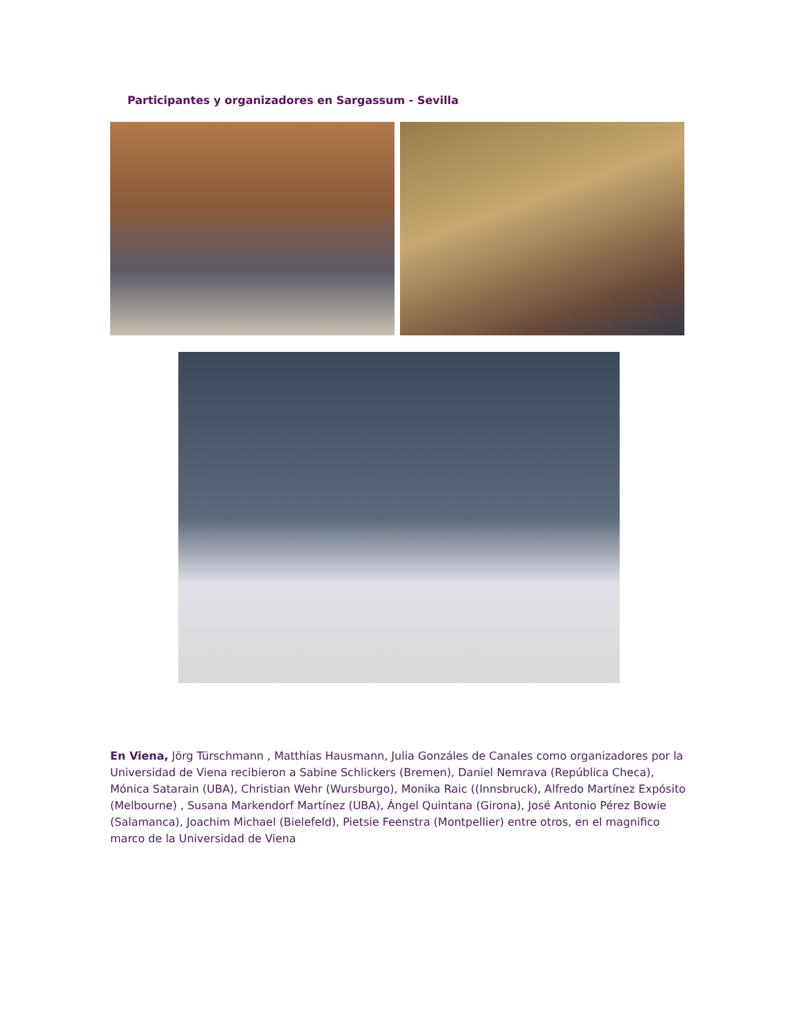Participantes y organizadores en Sargassum - Sevilla
En Viena, Jörg Türschmann , Matthias Hausmann, Julia Gonzáles de Canales como organizadores por la Universidad de Viena recibieron a Sabine Schlickers (Bremen), Daniel Nemrava (República Checa), Mónica Satarain (UBA), Christian Wehr (Wursburgo), Monika Raic ((Innsbruck), Alfredo Martínez Expósito (Melbourne) , Susana Markendorf Martínez (UBA), Ángel Quintana (Girona), José Antonio Pérez Bowie (Salamanca), Joachim Michael (Bielefeld), Pietsie Feenstra (Montpellier) entre otros, en el magnifico marco de la Universidad de Viena